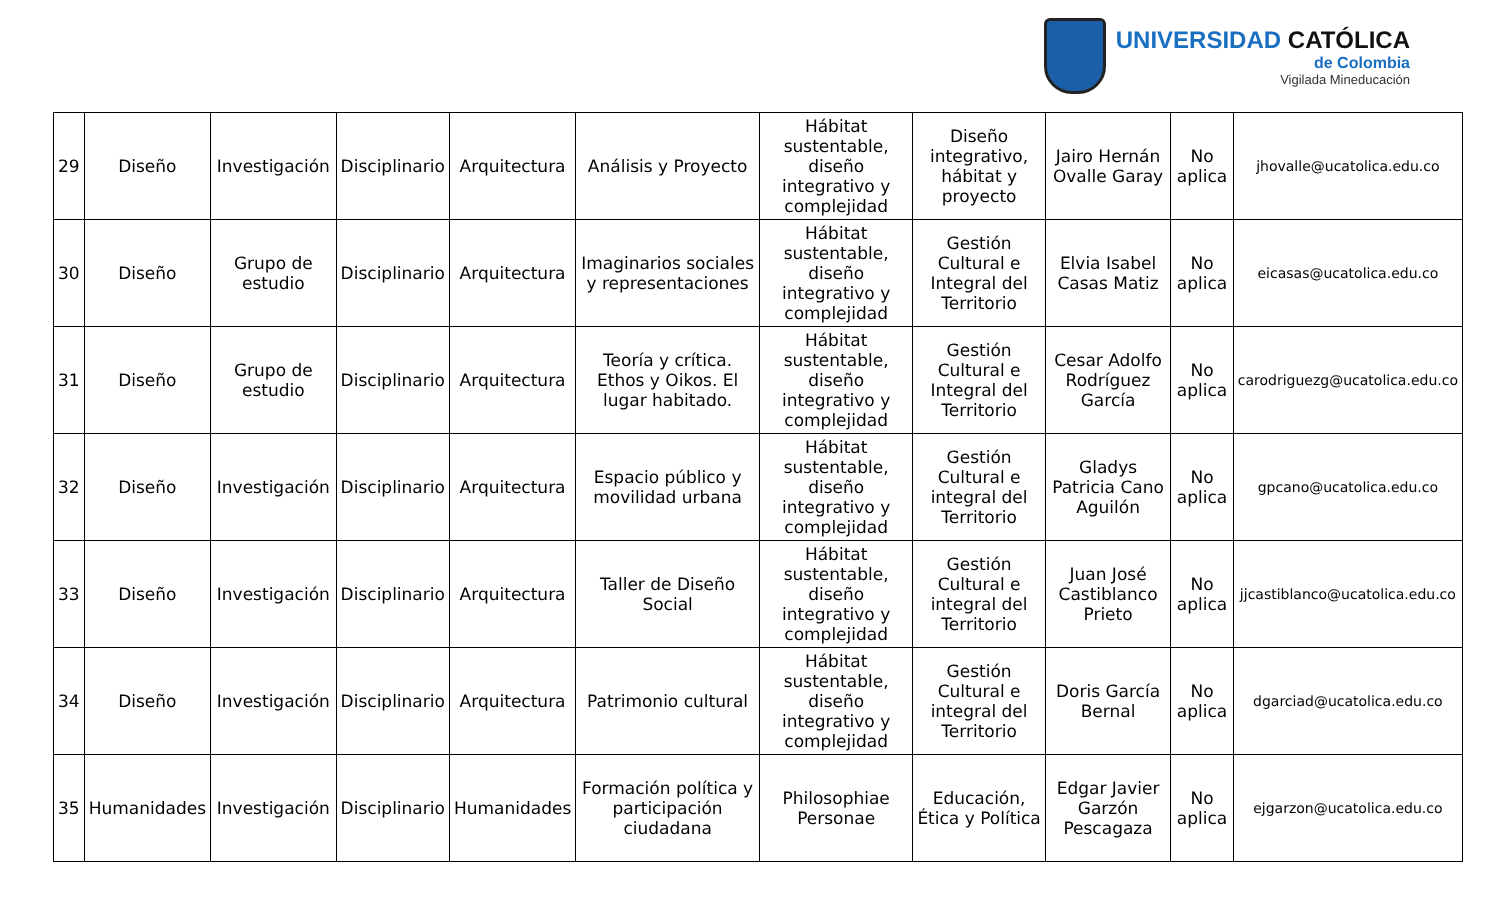UNIVERSIDAD CATÓLICA
de Colombia
Vigilada Mineducación
| 29 | Diseño | Investigación | Disciplinario | Arquitectura | Análisis y Proyecto | Hábitat sustentable, diseño integrativo y complejidad | Diseño integrativo, hábitat y proyecto | Jairo Hernán Ovalle Garay | No aplica | jhovalle@ucatolica.edu.co |
| 30 | Diseño | Grupo de estudio | Disciplinario | Arquitectura | Imaginarios sociales y representaciones | Hábitat sustentable, diseño integrativo y complejidad | Gestión Cultural e Integral del Territorio | Elvia Isabel Casas Matiz | No aplica | eicasas@ucatolica.edu.co |
| 31 | Diseño | Grupo de estudio | Disciplinario | Arquitectura | Teoría y crítica. Ethos y Oikos. El lugar habitado. | Hábitat sustentable, diseño integrativo y complejidad | Gestión Cultural e Integral del Territorio | Cesar Adolfo Rodríguez García | No aplica | carodriguezg@ucatolica.edu.co |
| 32 | Diseño | Investigación | Disciplinario | Arquitectura | Espacio público y movilidad urbana | Hábitat sustentable, diseño integrativo y complejidad | Gestión Cultural e integral del Territorio | Gladys Patricia Cano Aguilón | No aplica | gpcano@ucatolica.edu.co |
| 33 | Diseño | Investigación | Disciplinario | Arquitectura | Taller de Diseño Social | Hábitat sustentable, diseño integrativo y complejidad | Gestión Cultural e integral del Territorio | Juan José Castiblanco Prieto | No aplica | jjcastiblanco@ucatolica.edu.co |
| 34 | Diseño | Investigación | Disciplinario | Arquitectura | Patrimonio cultural | Hábitat sustentable, diseño integrativo y complejidad | Gestión Cultural e integral del Territorio | Doris García Bernal | No aplica | dgarciad@ucatolica.edu.co |
| 35 | Humanidades | Investigación | Disciplinario | Humanidades | Formación política y participación ciudadana | Philosophiae Personae | Educación, Ética y Política | Edgar Javier Garzón Pescagaza | No aplica | ejgarzon@ucatolica.edu.co |